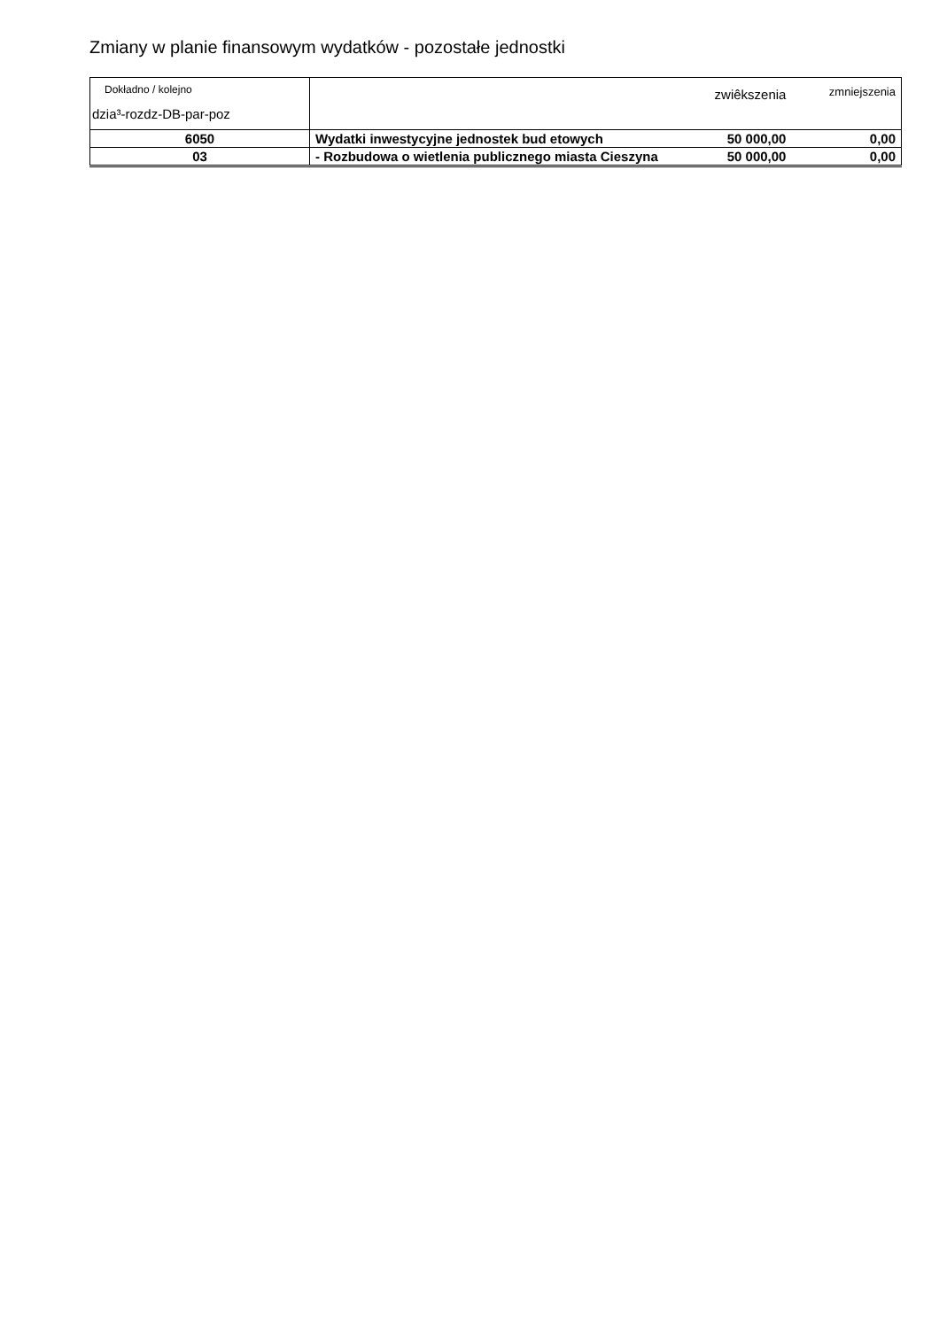Zmiany w planie finansowym wydatków - pozostałe jednostki
| Dokładno / kolejno dzia³-rozdz-DB-par-poz | | zwiêkszenia | zmniejszenia |
| 6050 | Wydatki inwestycyjne jednostek bud etowych | 50 000,00 | 0,00 |
| 03 | - Rozbudowa o wietlenia publicznego miasta Cieszyna | 50 000,00 | 0,00 |